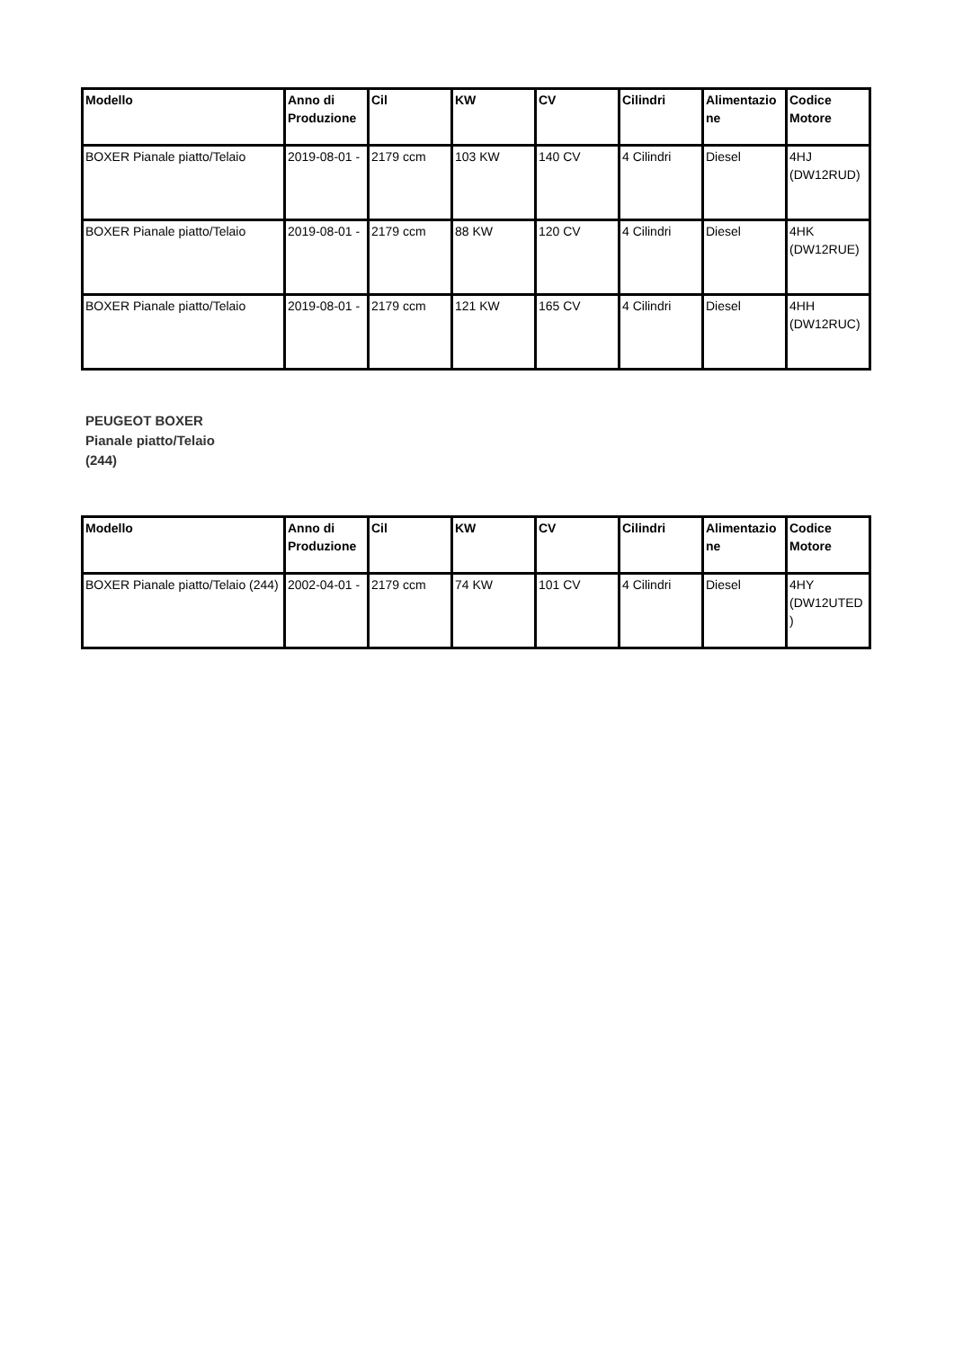| Modello | Anno di Produzione | Cil | KW | CV | Cilindri | Alimentazione | Codice Motore |
| --- | --- | --- | --- | --- | --- | --- | --- |
| BOXER Pianale piatto/Telaio | 2019-08-01 - | 2179 ccm | 103 KW | 140 CV | 4 Cilindri | Diesel | 4HJ (DW12RUD) |
| BOXER Pianale piatto/Telaio | 2019-08-01 - | 2179 ccm | 88 KW | 120 CV | 4 Cilindri | Diesel | 4HK (DW12RUE) |
| BOXER Pianale piatto/Telaio | 2019-08-01 - | 2179 ccm | 121 KW | 165 CV | 4 Cilindri | Diesel | 4HH (DW12RUC) |
PEUGEOT BOXER
Pianale piatto/Telaio
(244)
| Modello | Anno di Produzione | Cil | KW | CV | Cilindri | Alimentazione | Codice Motore |
| --- | --- | --- | --- | --- | --- | --- | --- |
| BOXER Pianale piatto/Telaio (244) | 2002-04-01 - | 2179 ccm | 74 KW | 101 CV | 4 Cilindri | Diesel | 4HY (DW12UTED) |